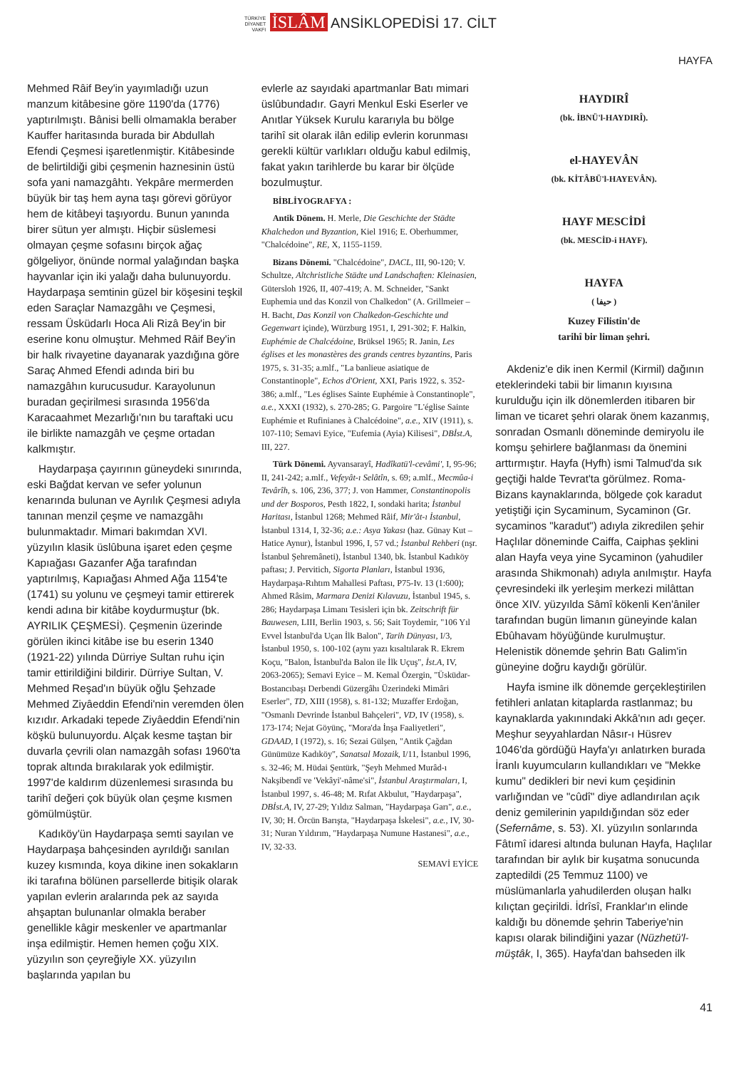TÜRKİYE
DİYANET
VAKFI İSLÂM ANSİKLOPEDİSİ 17. CİLT
HAYFA
Mehmed Râif Bey'in yayımladığı uzun manzum kitâbesine göre 1190'da (1776) yaptırılmıştı. Bânisi belli olmamakla beraber Kauffer haritasında burada bir Abdullah Efendi Çeşmesi işaretlenmiştir. Kitâbesinde de belirtildiği gibi çeşmenin haznesinin üstü sofa yani namazgâhtı. Yekpâre mermerden büyük bir taş hem ayna taşı görevi görüyor hem de kitâbeyi taşıyordu. Bunun yanında birer sütun yer almıştı. Hiçbir süslemesi olmayan çeşme sofasını birçok ağaç gölgeliyor, önünde normal yalağından başka hayvanlar için iki yalağı daha bulunuyordu. Haydarpaşa semtinin güzel bir köşesini teşkil eden Saraçlar Namazgâhı ve Çeşmesi, ressam Üsküdarlı Hoca Ali Rizâ Bey'in bir eserine konu olmuştur. Mehmed Râif Bey'in bir halk rivayetine dayanarak yazdığına göre Saraç Ahmed Efendi adında biri bu namazgâhın kurucusudur. Karayolunun buradan geçirilmesi sırasında 1956'da Karacaahmet Mezarlığı'nın bu taraftaki ucu ile birlikte namazgâh ve çeşme ortadan kalkmıştır.
Haydarpaşa çayırının güneydeki sınırında, eski Bağdat kervan ve sefer yolunun kenarında bulunan ve Ayrılık Çeşmesi adıyla tanınan menzil çeşme ve namazgâhı bulunmaktadır. Mimari bakımdan XVI. yüzyılın klasik üslûbuna işaret eden çeşme Kapıağası Gazanfer Ağa tarafından yaptırılmış, Kapıağası Ahmed Ağa 1154'te (1741) su yolunu ve çeşmeyi tamir ettirerek kendi adına bir kitâbe koydurmuştur (bk. AYRILIK ÇEŞMESİ). Çeşmenin üzerinde görülen ikinci kitâbe ise bu eserin 1340 (1921-22) yılında Dürriye Sultan ruhu için tamir ettirildiğini bildirir. Dürriye Sultan, V. Mehmed Reşad'ın büyük oğlu Şehzade Mehmed Ziyâeddin Efendi'nin veremden ölen kızıdır. Arkadaki tepede Ziyâeddin Efendi'nin köşkü bulunuyordu. Alçak kesme taştan bir duvarla çevrili olan namazgâh sofası 1960'ta toprak altında bırakılarak yok edilmiştir. 1997'de kaldırım düzenlemesi sırasında bu tarihî değeri çok büyük olan çeşme kısmen gömülmüştür.
Kadıköy'ün Haydarpaşa semti sayılan ve Haydarpaşa bahçesinden ayrıldığı sanılan kuzey kısmında, koya dikine inen sokakların iki tarafına bölünen parsellerde bitişik olarak yapılan evlerin aralarında pek az sayıda ahşaptan bulunanlar olmakla beraber genellikle kâgir meskenler ve apartmanlar inşa edilmiştir. Hemen hemen çoğu XIX. yüzyılın son çeyreğiyle XX. yüzyılın başlarında yapılan bu
evlerle az sayıdaki apartmanlar Batı mimari üslûbundadır. Gayri Menkul Eski Eserler ve Anıtlar Yüksek Kurulu kararıyla bu bölge tarihî sit olarak ilân edilip evlerin korunması gerekli kültür varlıkları olduğu kabul edilmiş, fakat yakın tarihlerde bu karar bir ölçüde bozulmuştur.
BİBLİYOGRAFYA :
Antik Dönem. H. Merle, Die Geschichte der Städte Khalchedon und Byzantion, Kiel 1916; E. Oberhummer, "Chalcédoine", RE, X, 1155-1159.
Bizans Dönemi. "Chalcédoine", DACL, III, 90-120; V. Schultze, Altchristliche Städte und Landschaften: Kleinasien, Gütersloh 1926, II, 407-419; A. M. Schneider, "Sankt Euphemia und das Konzil von Chalkedon" (A. Grillmeier – H. Bacht, Das Konzil von Chalkedon-Geschichte und Gegenwart içinde), Würzburg 1951, I, 291-302; F. Halkin, Euphémie de Chalcédoine, Brüksel 1965; R. Janin, Les églises et les monastères des grands centres byzantins, Paris 1975, s. 31-35; a.mlf., "La banlieue asiatique de Constantinople", Echos d'Orient, XXI, Paris 1922, s. 352-386; a.mlf., "Les églises Sainte Euphémie à Constantinople", a.e., XXXI (1932), s. 270-285; G. Pargoire "L'église Sainte Euphémie et Rufinianes à Chalcédoine", a.e., XIV (1911), s. 107-110; Semavi Eyice, "Eufemia (Ayia) Kilisesi", DBİst.A, III, 227.
Türk Dönemi. Ayvansarayî, Hadîkatü'l-cevâmi', I, 95-96; II, 241-242; a.mlf., Vefeyât-ı Selâtîn, s. 69; a.mlf., Mecmûa-i Tevârîh, s. 106, 236, 377; J. von Hammer, Constantinopolis und der Bosporos, Pesth 1822, I, sondaki harita; İstanbul Haritası, İstanbul 1268; Mehmed Râif, Mir'ât-ı İstanbul, İstanbul 1314, I, 32-36; a.e.: Asya Yakası (haz. Günay Kut – Hatice Aynur), İstanbul 1996, I, 57 vd.; İstanbul Rehberi (nşr. İstanbul Şehremâneti), İstanbul 1340, bk. İstanbul Kadıköy paftası; J. Pervitich, Sigorta Planları, İstanbul 1936, Haydarpaşa-Rıhtım Mahallesi Paftası, P75-Iv. 13 (1:600); Ahmed Râsim, Marmara Denizi Kılavuzu, İstanbul 1945, s. 286; Haydarpaşa Limanı Tesisleri için bk. Zeitschrift für Bauwesen, LIII, Berlin 1903, s. 56; Sait Toydemir, "106 Yıl Evvel İstanbul'da Uçan İlk Balon", Tarih Dünyası, I/3, İstanbul 1950, s. 100-102 (aynı yazı kısaltılarak R. Ekrem Koçu, "Balon, İstanbul'da Balon ile İlk Uçuş", İst.A, IV, 2063-2065); Semavi Eyice – M. Kemal Özergin, "Üsküdar-Bostancıbaşı Derbendi Güzergâhı Üzerindeki Mimâri Eserler", TD, XIII (1958), s. 81-132; Muzaffer Erdoğan, "Osmanlı Devrinde İstanbul Bahçeleri", VD, IV (1958), s. 173-174; Nejat Göyünç, "Mora'da İnşa Faaliyetleri", GDAAD, I (1972), s. 16; Sezai Gülşen, "Antik Çağdan Günümüze Kadıköy", Sanatsal Mozaik, I/11, İstanbul 1996, s. 32-46; M. Hüdai Şentürk, "Şeyh Mehmed Murâd-ı Nakşibendî ve 'Vekâyi'-nâme'si", İstanbul Araştırmaları, I, İstanbul 1997, s. 46-48; M. Rıfat Akbulut, "Haydarpaşa", DBİst.A, IV, 27-29; Yıldız Salman, "Haydarpaşa Garı", a.e., IV, 30; H. Örcün Barıştа, "Haydarpaşa İskelesi", a.e., IV, 30-31; Nuran Yıldırım, "Haydarpaşa Numune Hastanesi", a.e., IV, 32-33.
SEMAVİ EYİCE
HAYDIRÎ
(bk. İBNÜ'l-HAYDIRÎ).
el-HAYEVÂN
(bk. KİTÂBÜ'l-HAYEVÂN).
HAYF MESCİDİ
(bk. MESCİD-i HAYF).
HAYFA
( حيفا )
Kuzey Filistin'de
tarihî bir liman şehri.
Akdeniz'e dik inen Kermil (Kirmil) dağının eteklerindeki tabii bir limanın kıyısına kurulduğu için ilk dönemlerden itibaren bir liman ve ticaret şehri olarak önem kazanmış, sonradan Osmanlı döneminde demiryolu ile komşu şehirlere bağlanması da önemini arttırmıştır. Hayfa (Hyfh) ismi Talmud'da sık geçtiği halde Tevrat'ta görülmez. Roma-Bizans kaynaklarında, bölgede çok karadut yetiştiği için Sycaminum, Sycaminon (Gr. sycaminos "karadut") adıyla zikredilen şehir Haçlılar döneminde Caiffa, Caiphas şeklini alan Hayfa veya yine Sycaminon (yahudiler arasında Shikmonah) adıyla anılmıştır. Hayfa çevresindeki ilk yerleşim merkezi milâttan önce XIV. yüzyılda Sâmî kökenli Ken'âniler tarafından bugün limanın güneyinde kalan Ebûhavam höyüğünde kurulmuştur. Helenistik dönemde şehrin Batı Galim'in güneyine doğru kaydığı görülür.
Hayfa ismine ilk dönemde gerçekleştirilen fetihleri anlatan kitaplarda rastlanmaz; bu kaynaklarda yakınındaki Akkâ'nın adı geçer. Meşhur seyyahlardan Nâsır-ı Hüsrev 1046'da gördüğü Hayfa'yı anlatırken burada İranlı kuyumcuların kullandıkları ve "Mekke kumu" dedikleri bir nevi kum çeşidinin varlığından ve "cûdî" diye adlandırılan açık deniz gemilerinin yapıldığından söz eder (Sefernâme, s. 53). XI. yüzyılın sonlarında Fâtımî idaresi altında bulunan Hayfa, Haçlılar tarafından bir aylık bir kuşatma sonucunda zaptedildi (25 Temmuz 1100) ve müslümanlarla yahudilerden oluşan halkı kılıçtan geçirildi. İdrîsî, Franklar'ın elinde kaldığı bu dönemde şehrin Taberiye'nin kapısı olarak bilindiğini yazar (Nüzhetü'l-müştâk, I, 365). Hayfa'dan bahseden ilk
41